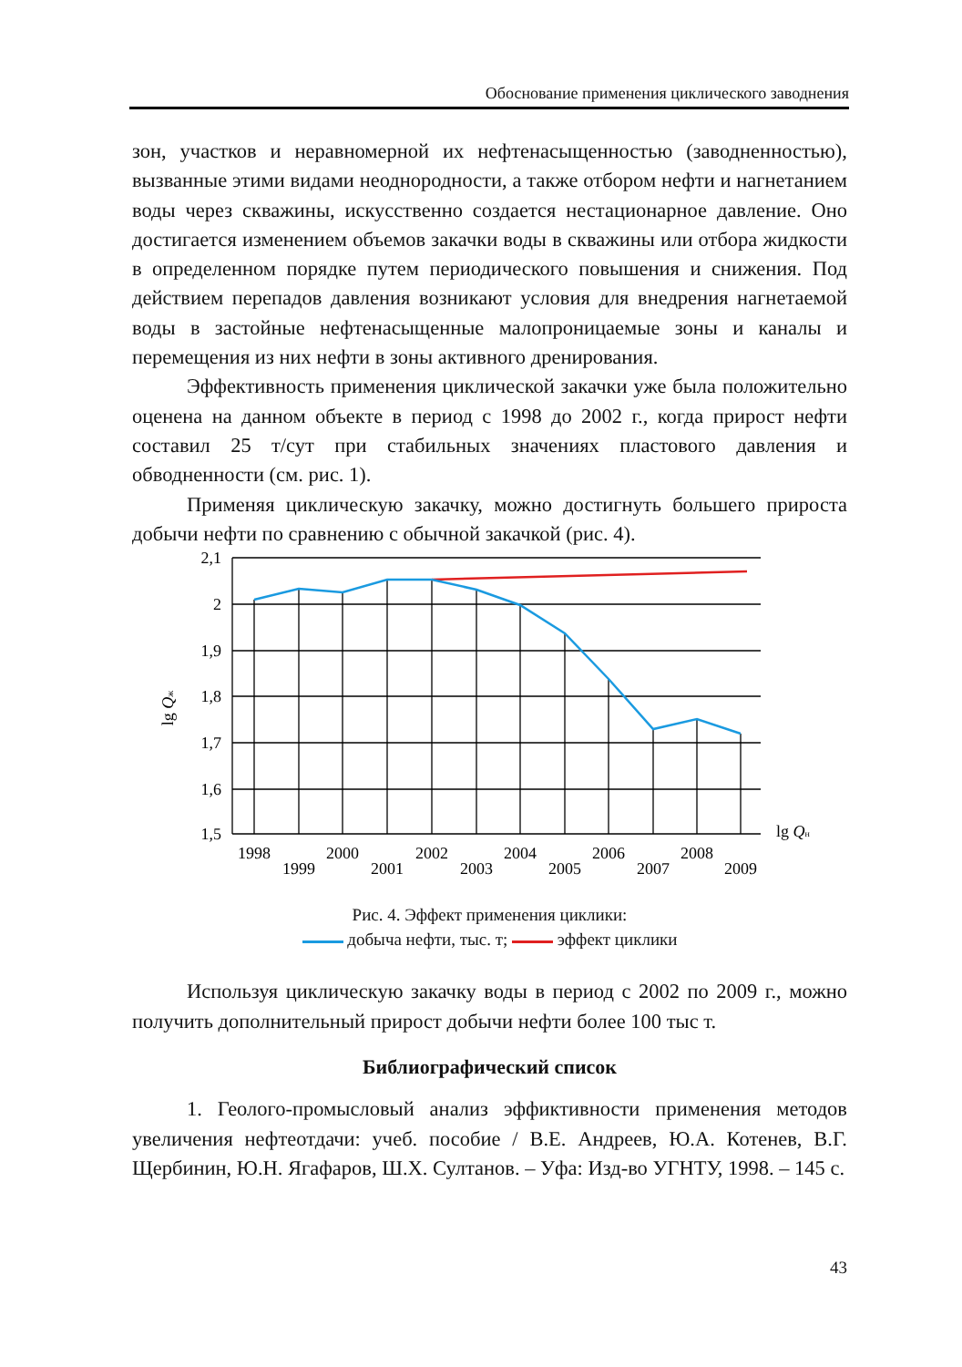Обоснование применения циклического заводнения
зон, участков и неравномерной их нефтенасыщенностью (заводненностью), вызванные этими видами неоднородности, а также отбором нефти и нагнетанием воды через скважины, искусственно создается нестационарное давление. Оно достигается изменением объемов закачки воды в скважины или отбора жидкости в определенном порядке путем периодического повышения и снижения. Под действием перепадов давления возникают условия для внедрения нагнетаемой воды в застойные нефтенасыщенные малопроницаемые зоны и каналы и перемещения из них нефти в зоны активного дренирования.
Эффективность применения циклической закачки уже была положительно оценена на данном объекте в период с 1998 до 2002 г., когда прирост нефти составил 25 т/сут при стабильных значениях пластового давления и обводненности (см. рис. 1).
Применяя циклическую закачку, можно достигнуть большего прироста добычи нефти по сравнению с обычной закачкой (рис. 4).
2,1
2
1,9
1,8
1,7
1,6
1,5
lg Qж
lg Qн
1998
1999
2000
2001
2002
2003
2004
2005
2006
2007
2008
2009
Рис. 4. Эффект применения циклики:
добыча нефти, тыс. т; эффект циклики
Используя циклическую закачку воды в период с 2002 по 2009 г., можно получить дополнительный прирост добычи нефти более 100 тыс т.
Библиографический список
1. Геолого-промысловый анализ эффиктивности применения методов увеличения нефтеотдачи: учеб. пособие / В.Е. Андреев, Ю.А. Котенев, В.Г. Щербинин, Ю.Н. Ягафаров, Ш.Х. Султанов. – Уфа: Изд-во УГНТУ, 1998. – 145 с.
43